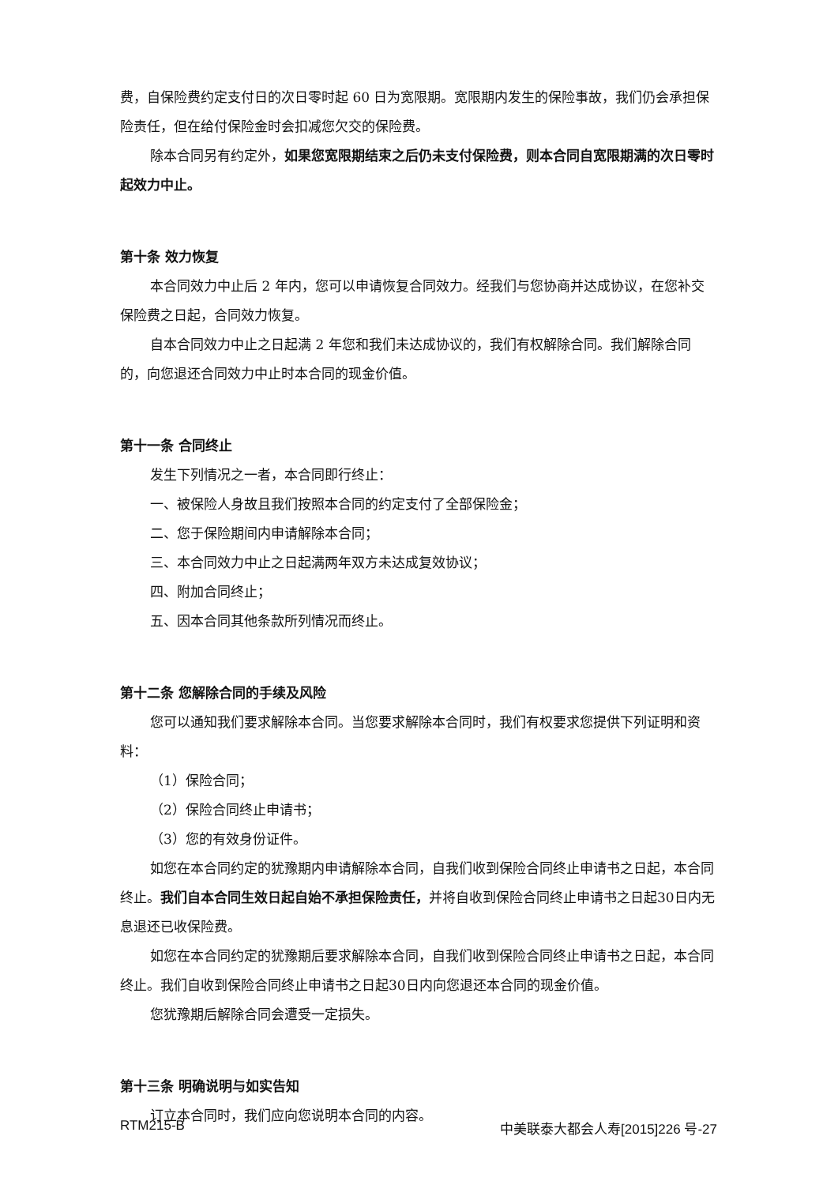费，自保险费约定支付日的次日零时起 60 日为宽限期。宽限期内发生的保险事故，我们仍会承担保险责任，但在给付保险金时会扣减您欠交的保险费。
除本合同另有约定外，如果您宽限期结束之后仍未支付保险费，则本合同自宽限期满的次日零时起效力中止。
第十条 效力恢复
本合同效力中止后 2 年内，您可以申请恢复合同效力。经我们与您协商并达成协议，在您补交保险费之日起，合同效力恢复。
自本合同效力中止之日起满 2 年您和我们未达成协议的，我们有权解除合同。我们解除合同的，向您退还合同效力中止时本合同的现金价值。
第十一条 合同终止
发生下列情况之一者，本合同即行终止：
一、被保险人身故且我们按照本合同的约定支付了全部保险金；
二、您于保险期间内申请解除本合同；
三、本合同效力中止之日起满两年双方未达成复效协议；
四、附加合同终止；
五、因本合同其他条款所列情况而终止。
第十二条 您解除合同的手续及风险
您可以通知我们要求解除本合同。当您要求解除本合同时，我们有权要求您提供下列证明和资料：
（1）保险合同；
（2）保险合同终止申请书；
（3）您的有效身份证件。
如您在本合同约定的犹豫期内申请解除本合同，自我们收到保险合同终止申请书之日起，本合同终止。我们自本合同生效日起自始不承担保险责任，并将自收到保险合同终止申请书之日起30日内无息退还已收保险费。
如您在本合同约定的犹豫期后要求解除本合同，自我们收到保险合同终止申请书之日起，本合同终止。我们自收到保险合同终止申请书之日起30日内向您退还本合同的现金价值。
您犹豫期后解除合同会遭受一定损失。
第十三条 明确说明与如实告知
订立本合同时，我们应向您说明本合同的内容。
RTM215-B 中美联泰大都会人寿[2015]226 号-27